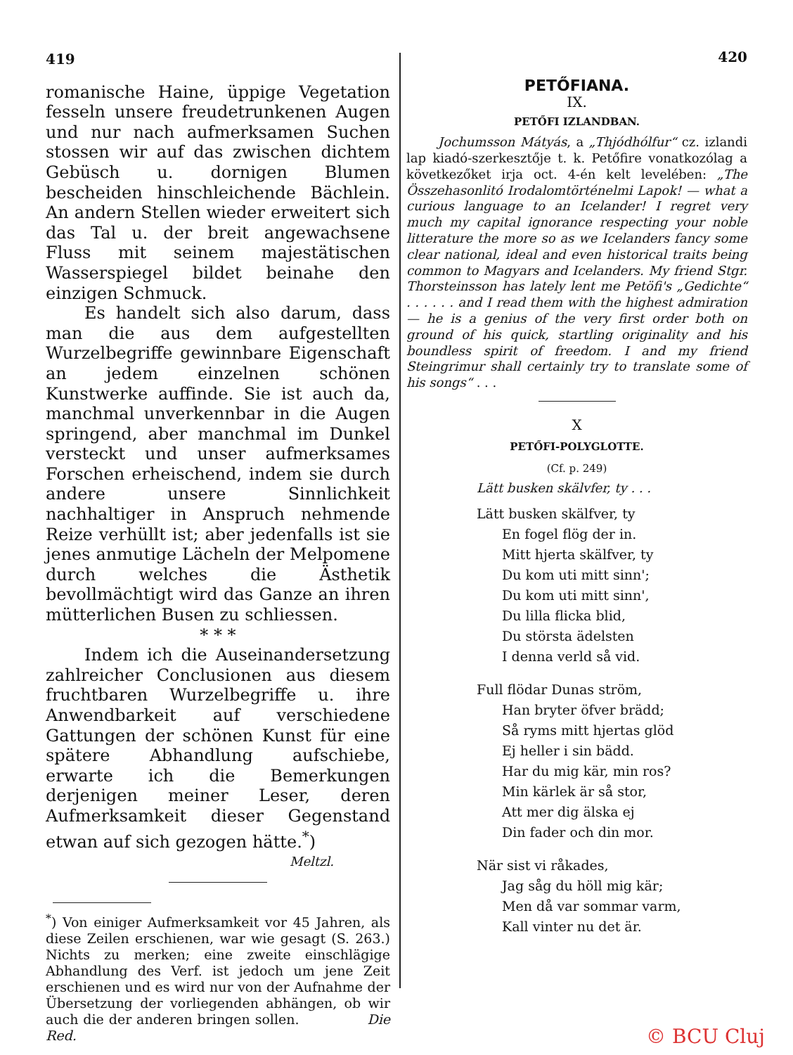419
romanische Haine, üppige Vegetation fesseln unsere freudetrunkenen Augen und nur nach aufmerksamen Suchen stossen wir auf das zwischen dichtem Gebüsch u. dornigen Blumen bescheiden hinschleichende Bächlein. An andern Stellen wieder erweitert sich das Tal u. der breit angewachsene Fluss mit seinem majestätischen Wasserspiegel bildet beinahe den einzigen Schmuck.
Es handelt sich also darum, dass man die aus dem aufgestellten Wurzelbegriffe gewinnbare Eigenschaft an jedem einzelnen schönen Kunstwerke auffinde. Sie ist auch da, manchmal unverkennbar in die Augen springend, aber manchmal im Dunkel versteckt und unser aufmerksames Forschen erheischend, indem sie durch andere unsere Sinnlichkeit nachhaltiger in Anspruch nehmende Reize verhüllt ist; aber jedenfalls ist sie jenes anmutige Lächeln der Melpomene durch welches die Ästhetik bevollmächtigt wird das Ganze an ihren mütterlichen Busen zu schliessen.
* * *
Indem ich die Auseinandersetzung zahlreicher Conclusionen aus diesem fruchtbaren Wurzelbegriffe u. ihre Anwendbarkeit auf verschiedene Gattungen der schönen Kunst für eine spätere Abhandlung aufschiebe, erwarte ich die Bemerkungen derjenigen meiner Leser, deren Aufmerksamkeit dieser Gegenstand etwan auf sich gezogen hätte.<sup>*</sup>)
Meltzl.
<sup>*</sup>) Von einiger Aufmerksamkeit vor 45 Jahren, als diese Zeilen erschienen, war wie gesagt (S. 263.) Nichts zu merken; eine zweite einschlägige Abhandlung des Verf. ist jedoch um jene Zeit erschienen und es wird nur von der Aufnahme der Übersetzung der vorliegenden abhängen, ob wir auch die der anderen bringen sollen. Die Red.
420
PETŐFIANA.
IX.
PETŐFI IZLANDBAN.
Jochumsson Mátyás, a „Thjódhólfur“ cz. izlandi lap kiadó-szerkesztője t. k. Petőfire vonatkozólag a következőket irja oct. 4-én kelt levelében: „The Összehasonlitó Irodalomtörténelmi Lapok! — what a curious language to an Icelander! I regret very much my capital ignorance respecting your noble litterature the more so as we Icelanders fancy some clear national, ideal and even historical traits being common to Magyars and Icelanders. My friend Stgr. Thorsteinsson has lately lent me Petöfi's „Gedichte“ . . . . . . and I read them with the highest admiration — he is a genius of the very first order both on ground of his quick, startling originality and his boundless spirit of freedom. I and my friend Steingrimur shall certainly try to translate some of his songs“ . . .
X
PETŐFI-POLYGLOTTE.
(Cf. p. 249)
Lätt busken skälvfer, ty . . .
Lätt busken skälfver, ty
En fogel flög der in.
Mitt hjerta skälfver, ty
Du kom uti mitt sinn';
Du kom uti mitt sinn',
Du lilla flicka blid,
Du största ädelsten
I denna verld så vid.
Full flödar Dunas ström,
Han bryter öfver brädd;
Så ryms mitt hjertas glöd
Ej heller i sin bädd.
Har du mig kär, min ros?
Min kärlek är så stor,
Att mer dig älska ej
Din fader och din mor.
När sist vi råkades,
Jag såg du höll mig kär;
Men då var sommar varm,
Kall vinter nu det är.
© BCU Cluj